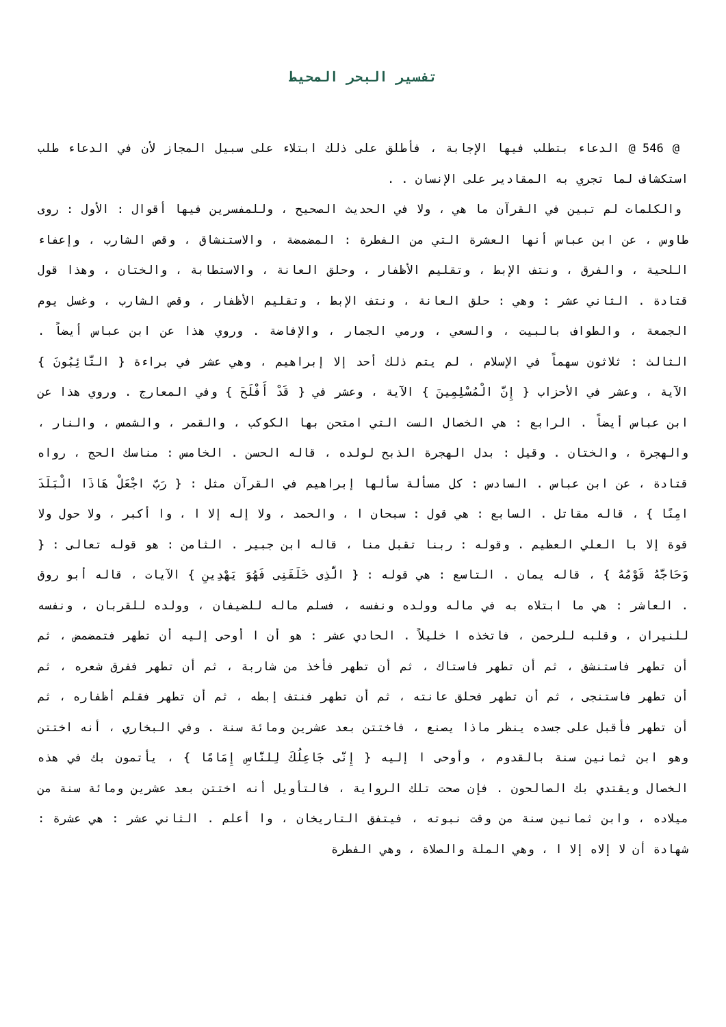تفسير البحر المحيط
@ 546 @ الدعاء بتطلب فيها الإجابة ، فأطلق على ذلك ابتلاء على سبيل المجاز لأن في الدعاء طلب استكشاف لما تجري به المقادير على الإنسان . .
والكلمات لم تبين في القرآن ما هي ، ولا في الحديث الصحيح ، وللمفسرين فيها أقوال : الأول : روى طاوس ، عن ابن عباس أنها العشرة التي من الفطرة : المضمضة ، والاستنشاق ، وقص الشارب ، وإعفاء اللحية ، والفرق ، ونتف الإبط ، وتقليم الأظفار ، وحلق العانة ، والاستطابة ، والختان ، وهذا قول قتادة . الثاني عشر : وهي : حلق العانة ، ونتف الإبط ، وتقليم الأظفار ، وقص الشارب ، وغسل يوم الجمعة ، والطواف بالبيت ، والسعي ، ورمي الجمار ، والإفاضة . وروي هذا عن ابن عباس أيضاً . الثالث : ثلاثون سهماً في الإسلام ، لم يتم ذلك أحد إلا إبراهيم ، وهي عشر في براءة { التَّائِبُونَ } الآية ، وعشر في الأحزاب { إِنَّ الْمُسْلِمِينَ } الآية ، وعشر في { قَدْ أَفْلَحَ } وفي المعارج . وروي هذا عن ابن عباس أيضاً . الرابع : هي الخصال الست التي امتحن بها الكوكب ، والقمر ، والشمس ، والنار ، والهجرة ، والختان . وقيل : بدل الهجرة الذبح لولده ، قاله الحسن . الخامس : مناسك الحج ، رواه قتادة ، عن ابن عباس . السادس : كل مسألة سألها إبراهيم في القرآن مثل : { رَبّ اجْعَلْ هَاذَا الْبَلَدَ امِنًا } ، قاله مقاتل . السابع : هي قول : سبحان ا ، والحمد ، ولا إله إلا ا ، وا أكبر ، ولا حول ولا قوة إلا با العلي العظيم . وقوله : ربنا تقبل منا ، قاله ابن جبير . الثامن : هو قوله تعالى : { وَحَاجَّهُ قَوْمُهُ } ، قاله يمان . التاسع : هي قوله : { الَّذِى خَلَقَنِى فَهُوَ يَهْدِينِ } الآيات ، قاله أبو روق . العاشر : هي ما ابتلاه به في ماله وولده ونفسه ، فسلم ماله للضيفان ، وولده للقربان ، ونفسه للنيران ، وقلبه للرحمن ، فاتخذه ا خليلاً . الحادي عشر : هو أن ا أوحى إليه أن تطهر فتمضمض ، ثم أن تطهر فاستنشق ، ثم أن تطهر فاستاك ، ثم أن تطهر فأخذ من شاربة ، ثم أن تطهر ففرق شعره ، ثم أن تطهر فاستنجى ، ثم أن تطهر فحلق عانته ، ثم أن تطهر فنتف إبطه ، ثم أن تطهر فقلم أظفاره ، ثم أن تطهر فأقبل على جسده ينظر ماذا يصنع ، فاختتن بعد عشرين ومائة سنة . وفي البخاري ، أنه اختتن وهو ابن ثمانين سنة بالقدوم ، وأوحى ا إليه { إِنّى جَاعِلُكَ لِلنَّاسِ إِمَامًا } ، يأتمون بك في هذه الخصال ويقتدي بك الصالحون . فإن صحت تلك الرواية ، فالتأويل أنه اختتن بعد عشرين ومائة سنة من ميلاده ، وابن ثمانين سنة من وقت نبوته ، فيتفق التاريخان ، وا أعلم . الثاني عشر : هي عشرة : شهادة أن لا إلاه إلا ا ، وهي الملة والصلاة ، وهي الفطرة